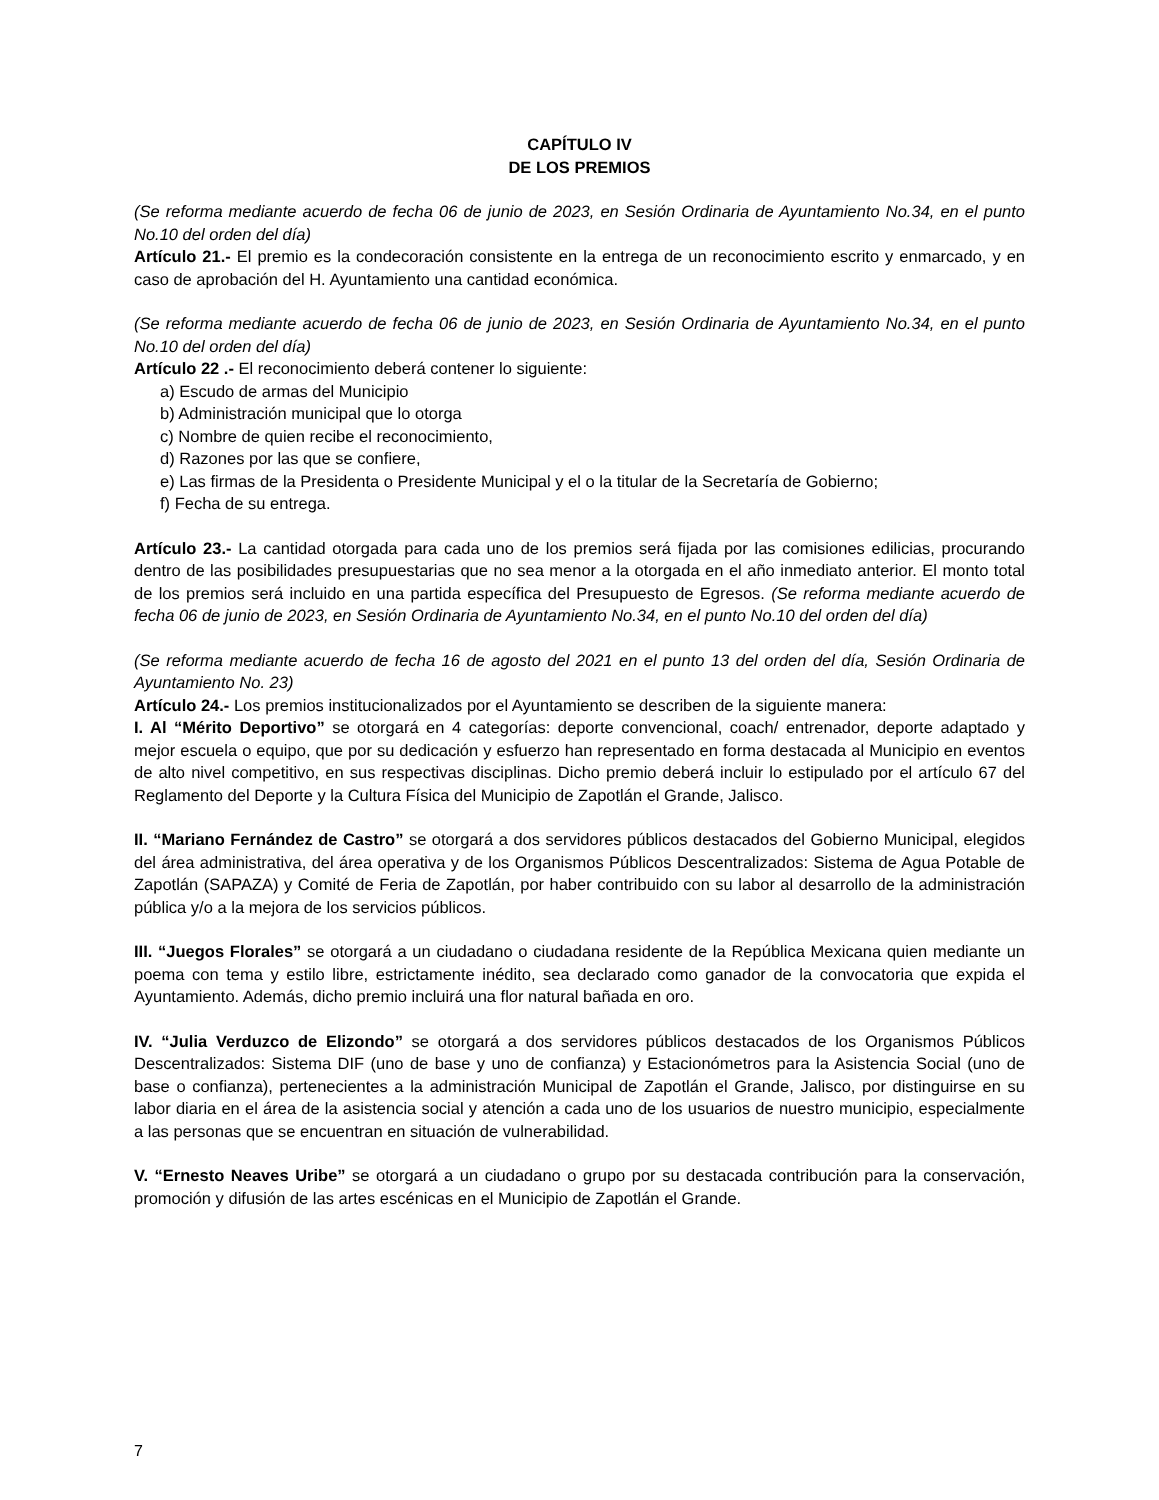CAPÍTULO IV
DE LOS PREMIOS
(Se reforma mediante acuerdo de fecha 06 de junio de 2023, en Sesión Ordinaria de Ayuntamiento No.34, en el punto No.10 del orden del día)
Artículo 21.- El premio es la condecoración consistente en la entrega de un reconocimiento escrito y enmarcado, y en caso de aprobación del H. Ayuntamiento una cantidad económica.
(Se reforma mediante acuerdo de fecha 06 de junio de 2023, en Sesión Ordinaria de Ayuntamiento No.34, en el punto No.10 del orden del día)
Artículo 22 .- El reconocimiento deberá contener lo siguiente:
a) Escudo de armas del Municipio
b) Administración municipal que lo otorga
c) Nombre de quien recibe el reconocimiento,
d) Razones por las que se confiere,
e) Las firmas de la Presidenta o Presidente Municipal y el o la titular de la Secretaría de Gobierno;
f) Fecha de su entrega.
Artículo 23.- La cantidad otorgada para cada uno de los premios será fijada por las comisiones edilicias, procurando dentro de las posibilidades presupuestarias que no sea menor a la otorgada en el año inmediato anterior. El monto total de los premios será incluido en una partida específica del Presupuesto de Egresos. (Se reforma mediante acuerdo de fecha 06 de junio de 2023, en Sesión Ordinaria de Ayuntamiento No.34, en el punto No.10 del orden del día)
(Se reforma mediante acuerdo de fecha 16 de agosto del 2021 en el punto 13 del orden del día, Sesión Ordinaria de Ayuntamiento No. 23)
Artículo 24.- Los premios institucionalizados por el Ayuntamiento se describen de la siguiente manera:
I. Al “Mérito Deportivo” se otorgará en 4 categorías: deporte convencional, coach/ entrenador, deporte adaptado y mejor escuela o equipo, que por su dedicación y esfuerzo han representado en forma destacada al Municipio en eventos de alto nivel competitivo, en sus respectivas disciplinas. Dicho premio deberá incluir lo estipulado por el artículo 67 del Reglamento del Deporte y la Cultura Física del Municipio de Zapotlán el Grande, Jalisco.
II. “Mariano Fernández de Castro” se otorgará a dos servidores públicos destacados del Gobierno Municipal, elegidos del área administrativa, del área operativa y de los Organismos Públicos Descentralizados: Sistema de Agua Potable de Zapotlán (SAPAZA) y Comité de Feria de Zapotlán, por haber contribuido con su labor al desarrollo de la administración pública y/o a la mejora de los servicios públicos.
III. “Juegos Florales” se otorgará a un ciudadano o ciudadana residente de la República Mexicana quien mediante un poema con tema y estilo libre, estrictamente inédito, sea declarado como ganador de la convocatoria que expida el Ayuntamiento. Además, dicho premio incluirá una flor natural bañada en oro.
IV. “Julia Verduzco de Elizondo” se otorgará a dos servidores públicos destacados de los Organismos Públicos Descentralizados: Sistema DIF (uno de base y uno de confianza) y Estacionómetros para la Asistencia Social (uno de base o confianza), pertenecientes a la administración Municipal de Zapotlán el Grande, Jalisco, por distinguirse en su labor diaria en el área de la asistencia social y atención a cada uno de los usuarios de nuestro municipio, especialmente a las personas que se encuentran en situación de vulnerabilidad.
V. “Ernesto Neaves Uribe” se otorgará a un ciudadano o grupo por su destacada contribución para la conservación, promoción y difusión de las artes escénicas en el Municipio de Zapotlán el Grande.
7